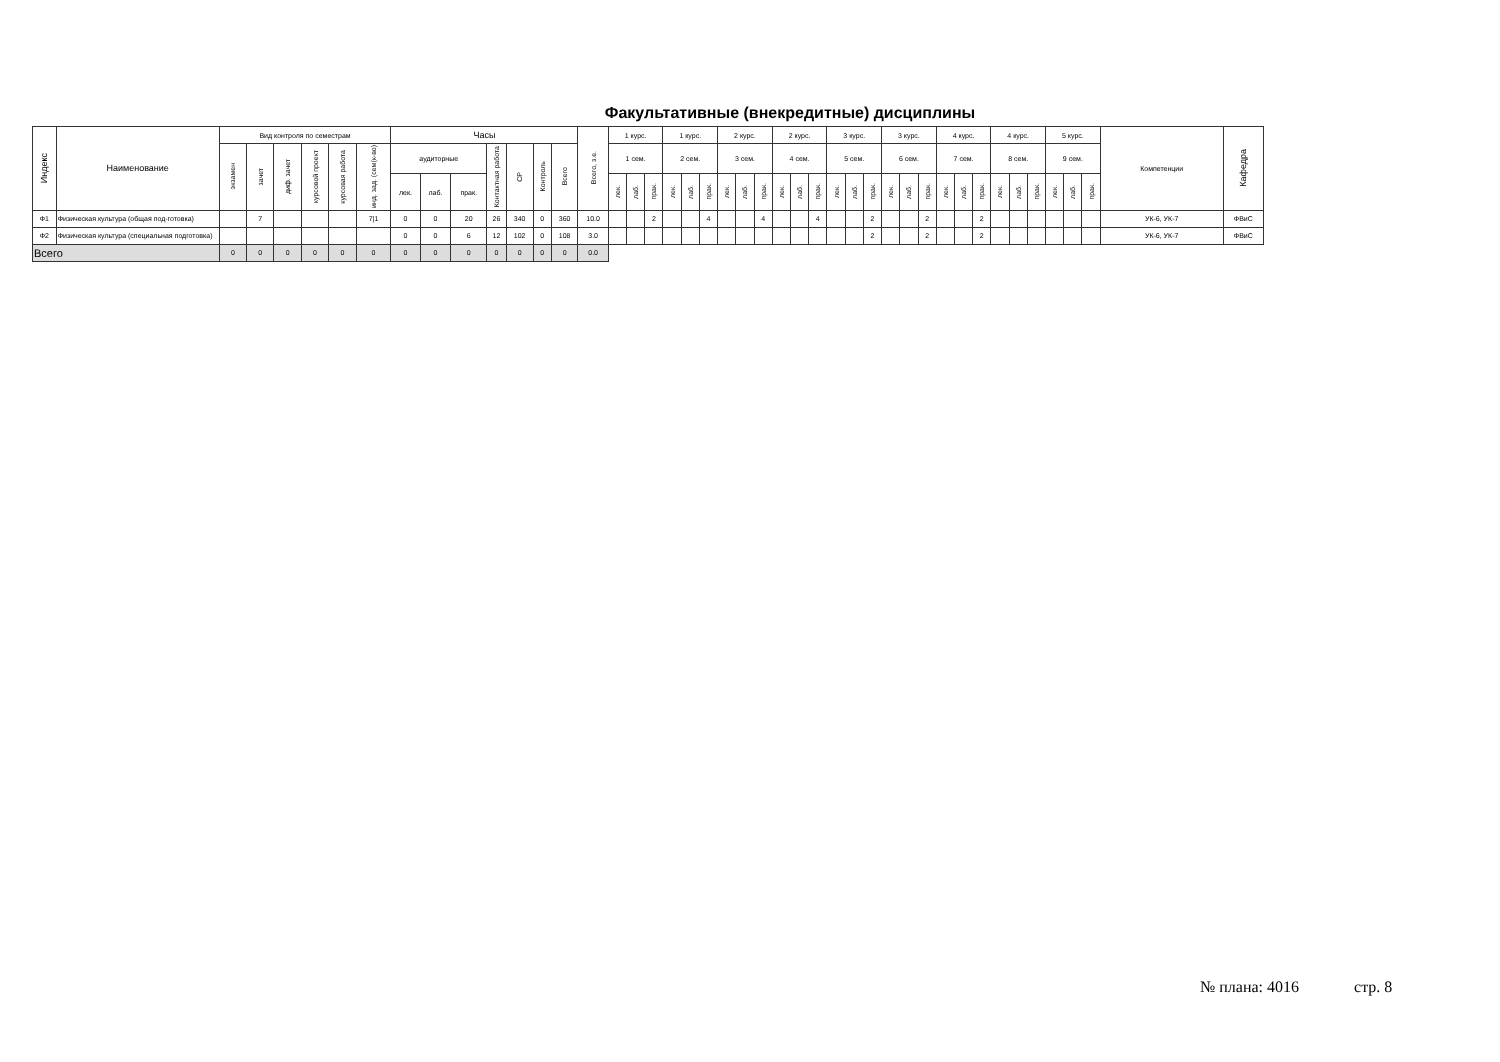Факультативные (внекредитные) дисциплины
| Индекс | Наименование | Вид контроля по семестрам | | | | | | Часы | | | | | | | Всего, з.е. | 1 курс. | | | 1 курс. | | | 2 курс. | | | 2 курс. | | | 3 курс. | | | 3 курс. | | | 4 курс. | | | 4 курс. | | | 5 курс. | | | Компетенции | Кафедра |
| --- | --- | --- | --- | --- | --- | --- | --- | --- | --- | --- | --- | --- | --- | --- | --- | --- | --- | --- | --- | --- | --- | --- | --- | --- | --- | --- | --- | --- | --- | --- | --- | --- | --- | --- | --- | --- | --- | --- | --- | --- | --- | --- | --- | --- |
| | | экзамен | зачет | диф. зачет | курсовой проект | курсовая работа | инд. зад. (сем(к-во) | аудиторные | | | Контактная работа | СР | Контроль | Всего | | 1 сем. | | | 2 сем. | | | 3 сем. | | | 4 сем. | | | 5 сем. | | | 6 сем. | | | 7 сем. | | | 8 сем. | | | 9 сем. | | | | |
| | | | | | | | | лек. | лаб. | прак. | | | | | | лек. | лаб. | прак. | лек. | лаб. | прак. | лек. | лаб. | прак. | лек. | лаб. | прак. | лек. | лаб. | прак. | лек. | лаб. | прак. | лек. | лаб. | прак. | лек. | лаб. | прак. | лек. | лаб. | прак. | | |
| Ф1 | Физическая культура (общая под-готовка) | | 7 | | | | 7/1 | 0 | 0 | 20 | 26 | 340 | 0 | 360 | 10.0 | | | 2 | | | 4 | | | 4 | | | 4 | | | 2 | | | 2 | | | 2 | | | | | | | УК-6, УК-7 | ФВиС |
| Ф2 | Физическая культура (специальная подготовка) | | | | | | | 0 | 0 | 6 | 12 | 102 | 0 | 108 | 3.0 | | | | | | | | | | | | | | | 2 | | | 2 | | | 2 | | | | | | | УК-6, УК-7 | ФВиС |
| Всего | | 0 | 0 | 0 | 0 | 0 | 0 | 0 | 0 | 0 | 0 | 0 | 0 | 0 | 0.0 | | | | | | | | | | | | | | | | | | | | | | | | | | | | | |
№ плана: 4016 стр. 8